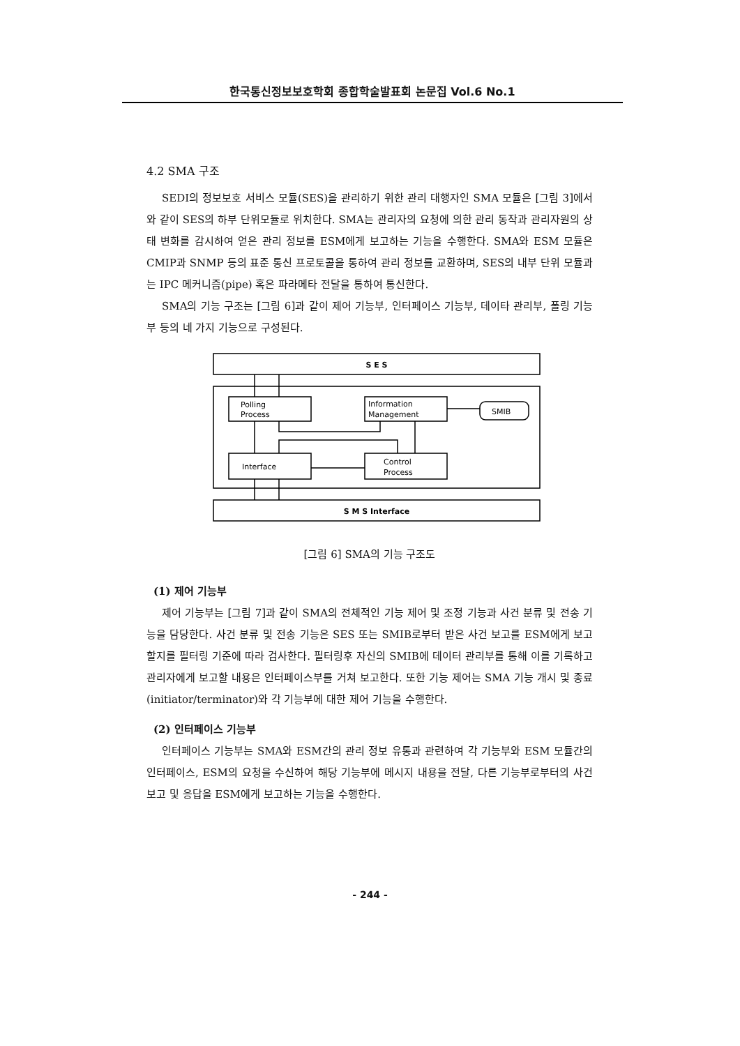한국통신정보보호학회 종합학술발표회 논문집 Vol.6 No.1
4.2 SMA 구조
SEDI의 정보보호 서비스 모듈(SES)을 관리하기 위한 관리 대행자인 SMA 모듈은 [그림 3]에서와 같이 SES의 하부 단위모듈로 위치한다. SMA는 관리자의 요청에 의한 관리 동작과 관리자원의 상태 변화를 감시하여 얻은 관리 정보를 ESM에게 보고하는 기능을 수행한다. SMA와 ESM 모듈은 CMIP과 SNMP 등의 표준 통신 프로토콜을 통하여 관리 정보를 교환하며, SES의 내부 단위 모듈과는 IPC 메커니즘(pipe) 혹은 파라메타 전달을 통하여 통신한다.
SMA의 기능 구조는 [그림 6]과 같이 제어 기능부, 인터페이스 기능부, 데이타 관리부, 폴링 기능부 등의 네 가지 기능으로 구성된다.
S E S
S M S Interface
Polling
Process
Information
Management
Interface
Control
Process
SMIB
[그림 6] SMA의 기능 구조도
(1) 제어 기능부
제어 기능부는 [그림 7]과 같이 SMA의 전체적인 기능 제어 및 조정 기능과 사건 분류 및 전송 기능을 담당한다. 사건 분류 및 전송 기능은 SES 또는 SMIB로부터 받은 사건 보고를 ESM에게 보고할지를 필터링 기준에 따라 검사한다. 필터링후 자신의 SMIB에 데이터 관리부를 통해 이를 기록하고 관리자에게 보고할 내용은 인터페이스부를 거쳐 보고한다. 또한 기능 제어는 SMA 기능 개시 및 종료(initiator/terminator)와 각 기능부에 대한 제어 기능을 수행한다.
(2) 인터페이스 기능부
인터페이스 기능부는 SMA와 ESM간의 관리 정보 유통과 관련하여 각 기능부와 ESM 모듈간의 인터페이스, ESM의 요청을 수신하여 해당 기능부에 메시지 내용을 전달, 다른 기능부로부터의 사건 보고 및 응답을 ESM에게 보고하는 기능을 수행한다.
- 244 -